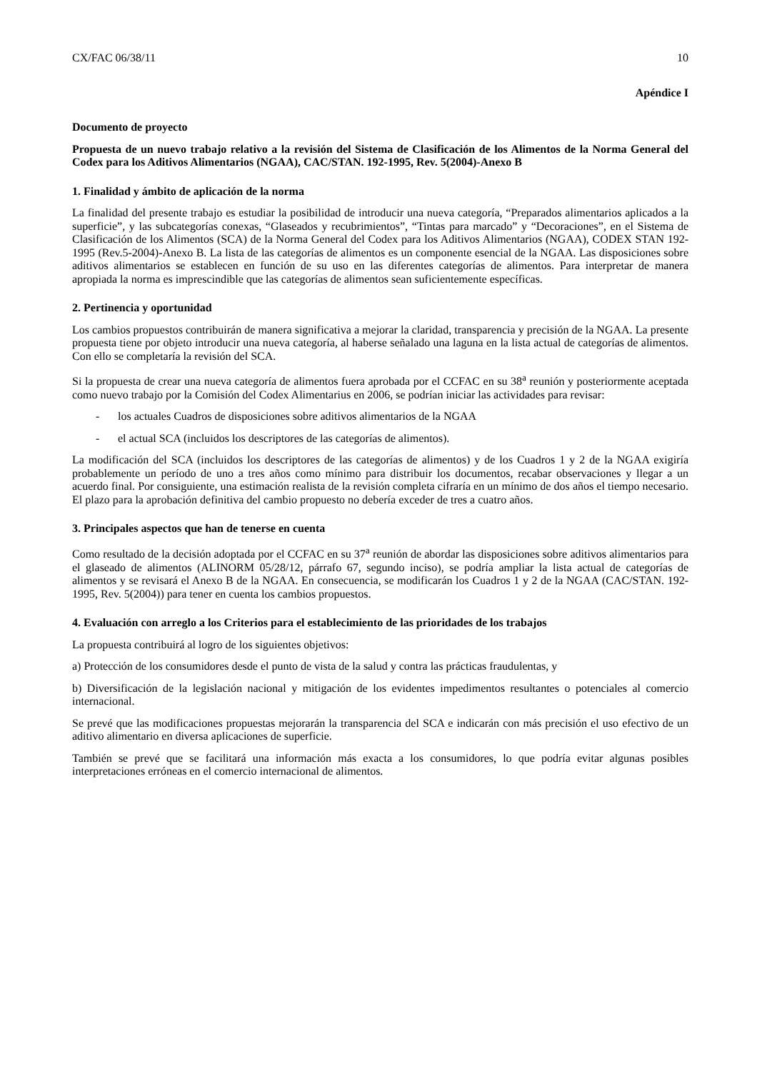CX/FAC 06/38/11 10
Apéndice I
Documento de proyecto
Propuesta de un nuevo trabajo relativo a la revisión del Sistema de Clasificación de los Alimentos de la Norma General del Codex para los Aditivos Alimentarios (NGAA), CAC/STAN. 192-1995, Rev. 5(2004)-Anexo B
1. Finalidad y ámbito de aplicación de la norma
La finalidad del presente trabajo es estudiar la posibilidad de introducir una nueva categoría, “Preparados alimentarios aplicados a la superficie”, y las subcategorías conexas, “Glaseados y recubrimientos”, “Tintas para marcado” y “Decoraciones”, en el Sistema de Clasificación de los Alimentos (SCA) de la Norma General del Codex para los Aditivos Alimentarios (NGAA), CODEX STAN 192-1995 (Rev.5-2004)-Anexo B. La lista de las categorías de alimentos es un componente esencial de la NGAA. Las disposiciones sobre aditivos alimentarios se establecen en función de su uso en las diferentes categorías de alimentos. Para interpretar de manera apropiada la norma es imprescindible que las categorías de alimentos sean suficientemente específicas.
2. Pertinencia y oportunidad
Los cambios propuestos contribuirán de manera significativa a mejorar la claridad, transparencia y precisión de la NGAA. La presente propuesta tiene por objeto introducir una nueva categoría, al haberse señalado una laguna en la lista actual de categorías de alimentos. Con ello se completaría la revisión del SCA.
Si la propuesta de crear una nueva categoría de alimentos fuera aprobada por el CCFAC en su 38<sup>a</sup> reunión y posteriormente aceptada como nuevo trabajo por la Comisión del Codex Alimentarius en 2006, se podrían iniciar las actividades para revisar:
- los actuales Cuadros de disposiciones sobre aditivos alimentarios de la NGAA
- el actual SCA (incluidos los descriptores de las categorías de alimentos).
La modificación del SCA (incluidos los descriptores de las categorías de alimentos) y de los Cuadros 1 y 2 de la NGAA exigiría probablemente un período de uno a tres años como mínimo para distribuir los documentos, recabar observaciones y llegar a un acuerdo final. Por consiguiente, una estimación realista de la revisión completa cifraría en un mínimo de dos años el tiempo necesario. El plazo para la aprobación definitiva del cambio propuesto no debería exceder de tres a cuatro años.
3. Principales aspectos que han de tenerse en cuenta
Como resultado de la decisión adoptada por el CCFAC en su 37<sup>a</sup> reunión de abordar las disposiciones sobre aditivos alimentarios para el glaseado de alimentos (ALINORM 05/28/12, párrafo 67, segundo inciso), se podría ampliar la lista actual de categorías de alimentos y se revisará el Anexo B de la NGAA. En consecuencia, se modificarán los Cuadros 1 y 2 de la NGAA (CAC/STAN. 192-1995, Rev. 5(2004)) para tener en cuenta los cambios propuestos.
4. Evaluación con arreglo a los Criterios para el establecimiento de las prioridades de los trabajos
La propuesta contribuirá al logro de los siguientes objetivos:
a) Protección de los consumidores desde el punto de vista de la salud y contra las prácticas fraudulentas, y
b) Diversificación de la legislación nacional y mitigación de los evidentes impedimentos resultantes o potenciales al comercio internacional.
Se prevé que las modificaciones propuestas mejorarán la transparencia del SCA e indicarán con más precisión el uso efectivo de un aditivo alimentario en diversa aplicaciones de superficie.
También se prevé que se facilitará una información más exacta a los consumidores, lo que podría evitar algunas posibles interpretaciones erróneas en el comercio internacional de alimentos.